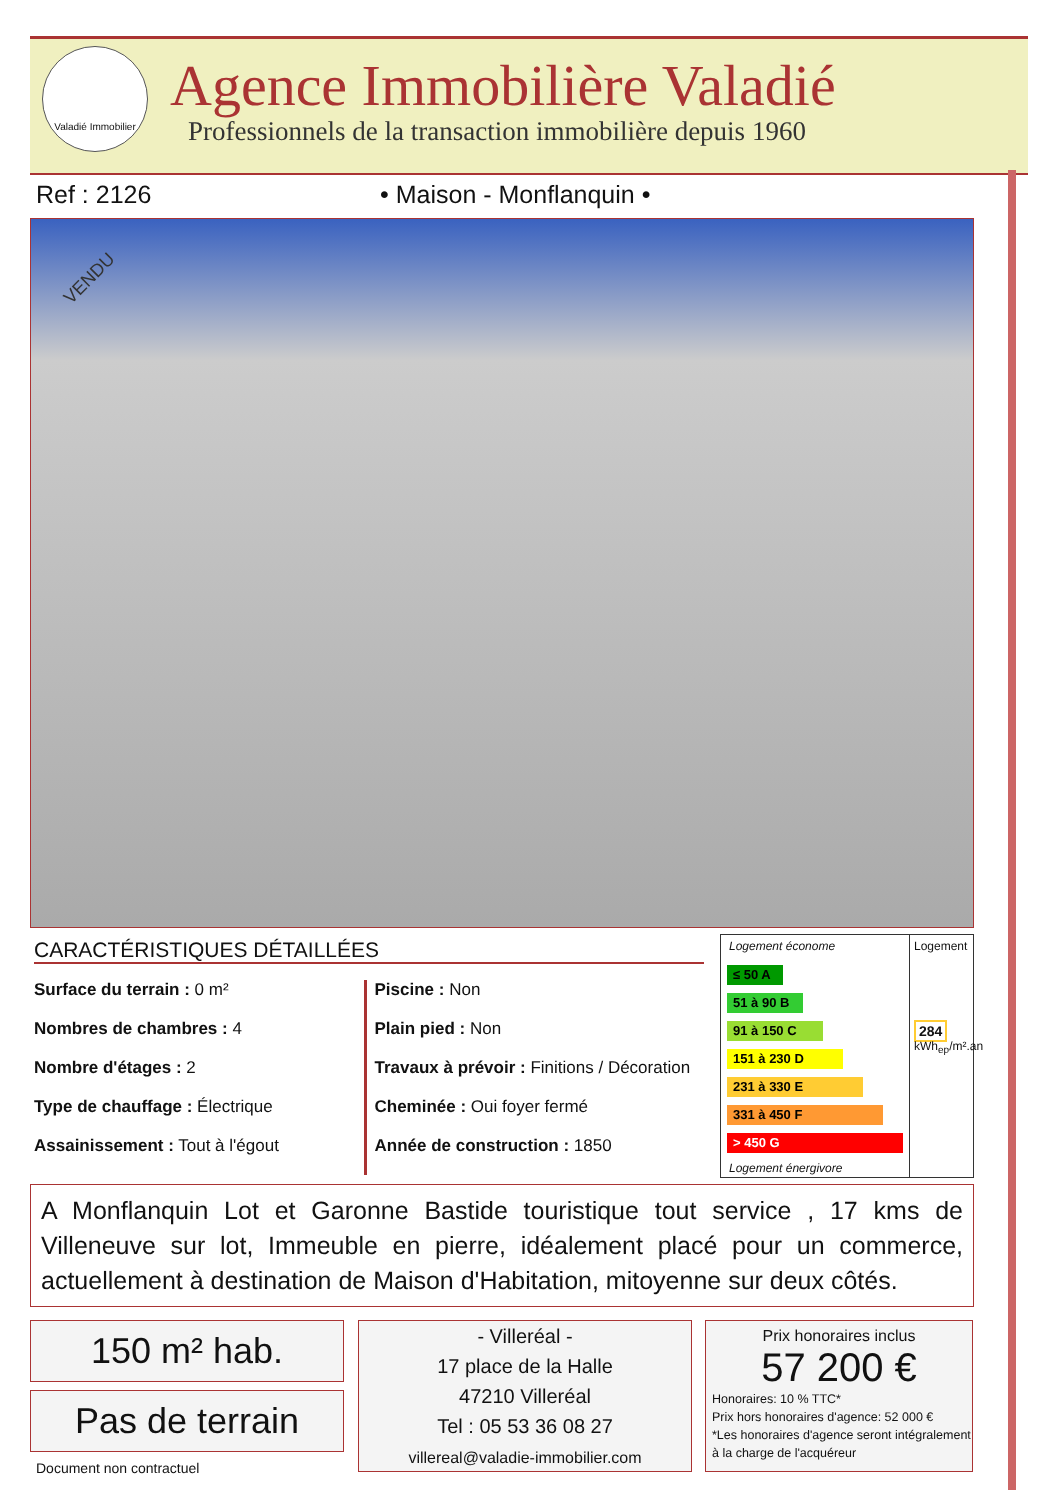Valadié Immobilier
Agence Immobilière Valadié
Professionnels de la transaction immobilière depuis 1960
Ref : 2126 • Maison - Monflanquin •
VENDU
CARACTÉRISTIQUES DÉTAILLÉES
Surface du terrain : 0 m²
Nombres de chambres : 4
Nombre d'étages : 2
Type de chauffage : Électrique
Assainissement : Tout à l'égout
Piscine : Non
Plain pied : Non
Travaux à prévoir : Finitions / Décoration
Cheminée : Oui foyer fermé
Année de construction : 1850
Logement économe
≤ 50 A
51 à 90 B
91 à 150 C
151 à 230 D
231 à 330 E
331 à 450 F
> 450 G
Logement énergivore
Logement
284
kWh<sub>ep</sub>/m².an
A Monflanquin Lot et Garonne Bastide touristique tout service , 17 kms de Villeneuve sur lot, Immeuble en pierre, idéalement placé pour un commerce, actuellement à destination de Maison d'Habitation, mitoyenne sur deux côtés.
150 m² hab.
Pas de terrain
Document non contractuel
- Villeréal -
17 place de la Halle
47210 Villeréal
Tel : 05 53 36 08 27
villereal@valadie-immobilier.com
Prix honoraires inclus
57 200 €
Honoraires: 10 % TTC*
Prix hors honoraires d'agence: 52 000 €
*Les honoraires d'agence seront intégralement à la charge de l'acquéreur